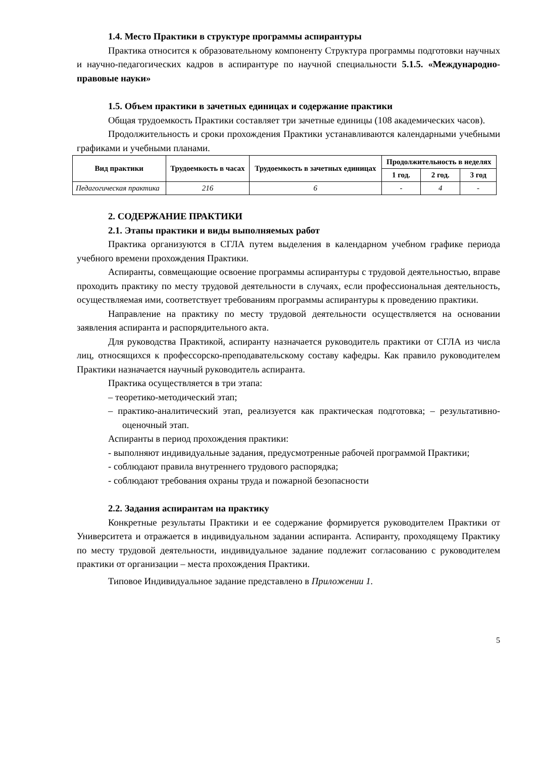1.4. Место Практики в структуре программы аспирантуры
Практика относится к образовательному компоненту Структура программы подготовки научных и научно-педагогических кадров в аспирантуре по научной специальности 5.1.5. «Международно-правовые науки»
1.5. Объем практики в зачетных единицах и содержание практики
Общая трудоемкость Практики составляет три зачетные единицы (108 академических часов).
Продолжительность и сроки прохождения Практики устанавливаются календарными учебными графиками и учебными планами.
| Вид практики | Трудоемкость в часах | Трудоемкость в зачетных единицах | Продолжительность в неделях | | |
| --- | --- | --- | --- | --- | --- |
| | | | 1 год. | 2 год. | 3 год |
| Педагогическая практика | 216 | 6 | - | 4 | - |
2. СОДЕРЖАНИЕ ПРАКТИКИ
2.1. Этапы практики и виды выполняемых работ
Практика организуются в СГЛА путем выделения в календарном учебном графике периода учебного времени прохождения Практики.
Аспиранты, совмещающие освоение программы аспирантуры с трудовой деятельностью, вправе проходить практику по месту трудовой деятельности в случаях, если профессиональная деятельность, осуществляемая ими, соответствует требованиям программы аспирантуры к проведению практики.
Направление на практику по месту трудовой деятельности осуществляется на основании заявления аспиранта и распорядительного акта.
Для руководства Практикой, аспиранту назначается руководитель практики от СГЛА из числа лиц, относящихся к профессорско-преподавательскому составу кафедры. Как правило руководителем Практики назначается научный руководитель аспиранта.
Практика осуществляется в три этапа:
– теоретико-методический этап;
– практико-аналитический этап, реализуется как практическая подготовка; – результативно-оценочный этап.
Аспиранты в период прохождения практики:
- выполняют индивидуальные задания, предусмотренные рабочей программой Практики;
- соблюдают правила внутреннего трудового распорядка;
- соблюдают требования охраны труда и пожарной безопасности
2.2. Задания аспирантам на практику
Конкретные результаты Практики и ее содержание формируется руководителем Практики от Университета и отражается в индивидуальном задании аспиранта. Аспиранту, проходящему Практику по месту трудовой деятельности, индивидуальное задание подлежит согласованию с руководителем практики от организации – места прохождения Практики.
Типовое Индивидуальное задание представлено в Приложении 1.
5